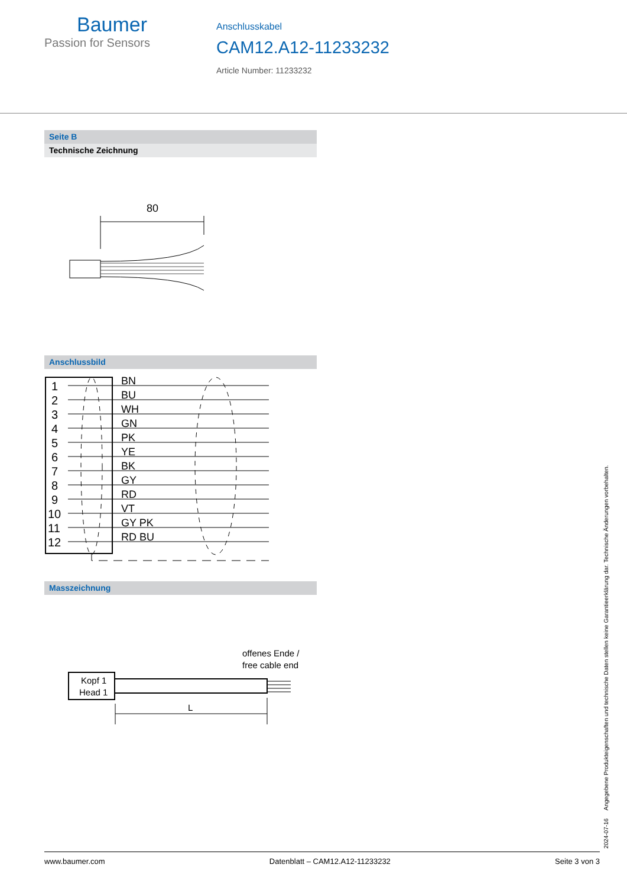Baumer
Passion for Sensors
Anschlusskabel
CAM12.A12-11233232
Article Number: 11233232
Seite B
Technische Zeichnung
80
Anschlussbild
1
2
3
4
5
6
7
8
9
10
11
12
BN
BU
WH
GN
PK
YE
BK
GY
RD
VT
GY PK
RD BU
Masszeichnung
offenes Ende /
free cable end
Kopf 1
Head 1
L
2024-07-16 Angegebene Produkteigenschaften und technische Daten stellen keine Garantieerklärung dar. Technische Änderungen vorbehalten.
www.baumer.com Datenblatt – CAM12.A12-11233232 Seite 3 von 3